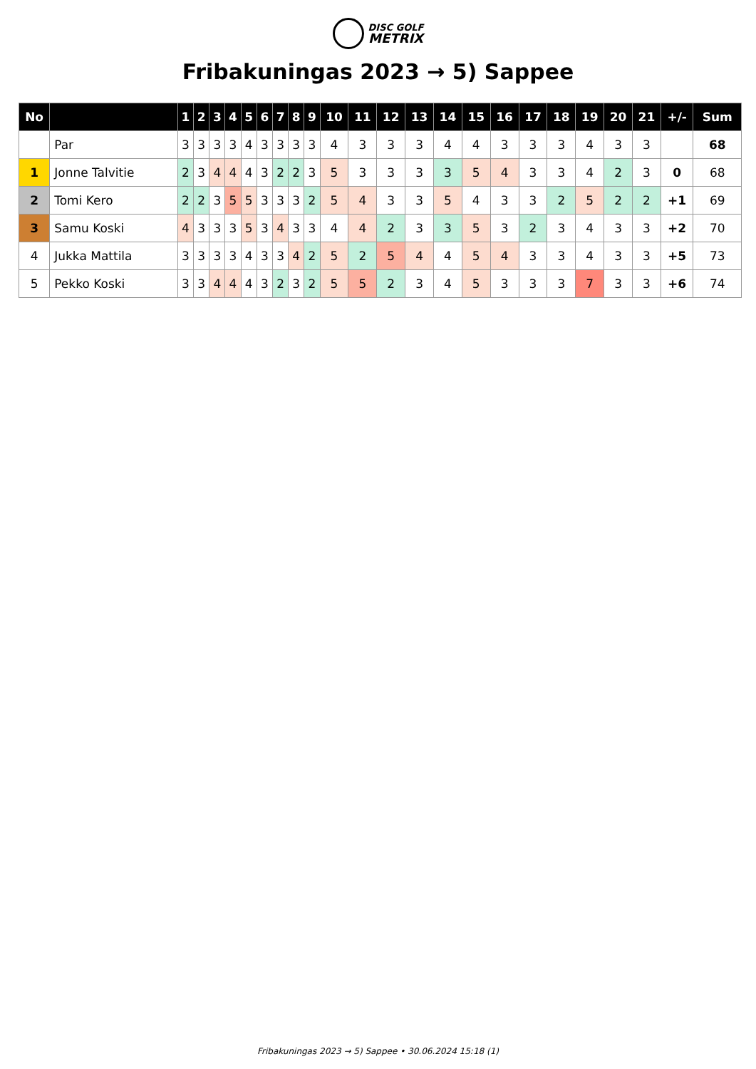DISC GOLF
METRIX
Fribakuningas 2023 → 5) Sappee
| No | | 1 | 2 | 3 | 4 | 5 | 6 | 7 | 8 | 9 | 10 | 11 | 12 | 13 | 14 | 15 | 16 | 17 | 18 | 19 | 20 | 21 | +/- | Sum |
| --- | --- | --- | --- | --- | --- | --- | --- | --- | --- | --- | --- | --- | --- | --- | --- | --- | --- | --- | --- | --- | --- | --- | --- | --- |
| | Par | 3 | 3 | 3 | 3 | 4 | 3 | 3 | 3 | 3 | 4 | 3 | 3 | 3 | 4 | 4 | 3 | 3 | 3 | 4 | 3 | 3 | | 68 |
| 1 | Jonne Talvitie | 2 | 3 | 4 | 4 | 4 | 3 | 2 | 2 | 3 | 5 | 3 | 3 | 3 | 3 | 5 | 4 | 3 | 3 | 4 | 2 | 3 | 0 | 68 |
| 2 | Tomi Kero | 2 | 2 | 3 | 5 | 5 | 3 | 3 | 3 | 2 | 5 | 4 | 3 | 3 | 5 | 4 | 3 | 3 | 2 | 5 | 2 | 2 | +1 | 69 |
| 3 | Samu Koski | 4 | 3 | 3 | 3 | 5 | 3 | 4 | 3 | 3 | 4 | 4 | 2 | 3 | 3 | 5 | 3 | 2 | 3 | 4 | 3 | 3 | +2 | 70 |
| 4 | Jukka Mattila | 3 | 3 | 3 | 3 | 4 | 3 | 3 | 4 | 2 | 5 | 2 | 5 | 4 | 4 | 5 | 4 | 3 | 3 | 4 | 3 | 3 | +5 | 73 |
| 5 | Pekko Koski | 3 | 3 | 4 | 4 | 4 | 3 | 2 | 3 | 2 | 5 | 5 | 2 | 3 | 4 | 5 | 3 | 3 | 3 | 7 | 3 | 3 | +6 | 74 |
Fribakuningas 2023 → 5) Sappee • 30.06.2024 15:18 (1)